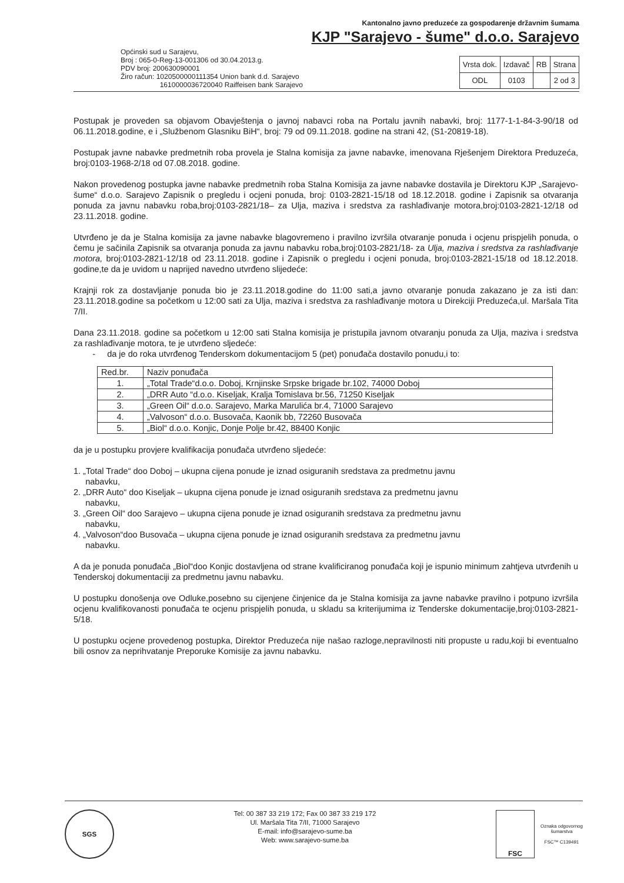Kantonalno javno preduzeće za gospodarenje državnim šumama
KJP "Sarajevo - šume" d.o.o. Sarajevo
Općinski sud u Sarajevu,
Broj : 065-0-Reg-13-001306 od 30.04.2013.g.
PDV broj: 200630090001
Žiro račun: 1020500000111354 Union bank d.d. Sarajevo
1610000036720040 Raiffeisen bank Sarajevo
| Vrsta dok. | Izdavač | RB | Strana |
| ODL | 0103 | | 2 od 3 |
Postupak je proveden sa objavom Obavještenja o javnoj nabavci roba na Portalu javnih nabavki, broj: 1177-1-1-84-3-90/18 od 06.11.2018.godine, e i „Službenom Glasniku BiH“, broj: 79 od 09.11.2018. godine na strani 42, (S1-20819-18).
Postupak javne nabavke predmetnih roba provela je Stalna komisija za javne nabavke, imenovana Rješenjem Direktora Preduzeća, broj:0103-1968-2/18 od 07.08.2018. godine.
Nakon provedenog postupka javne nabavke predmetnih roba Stalna Komisija za javne nabavke dostavila je Direktoru KJP „Sarajevo-šume“ d.o.o. Sarajevo Zapisnik o pregledu i ocjeni ponuda, broj: 0103-2821-15/18 od 18.12.2018. godine i Zapisnik sa otvaranja ponuda za javnu nabavku roba,broj:0103-2821/18– za Ulja, maziva i sredstva za rashlađivanje motora,broj:0103-2821-12/18 od 23.11.2018. godine.
Utvrđeno je da je Stalna komisija za javne nabavke blagovremeno i pravilno izvršila otvaranje ponuda i ocjenu prispjelih ponuda, o čemu je sačinila Zapisnik sa otvaranja ponuda za javnu nabavku roba,broj:0103-2821/18- za Ulja, maziva i sredstva za rashlađivanje motora, broj:0103-2821-12/18 od 23.11.2018. godine i Zapisnik o pregledu i ocjeni ponuda, broj:0103-2821-15/18 od 18.12.2018. godine,te da je uvidom u naprijed navedno utvrđeno slijedeće:
Krajnji rok za dostavljanje ponuda bio je 23.11.2018.godine do 11:00 sati,a javno otvaranje ponuda zakazano je za isti dan: 23.11.2018.godine sa početkom u 12:00 sati za Ulja, maziva i sredstva za rashlađivanje motora u Direkciji Preduzeća,ul. Maršala Tita 7/II.
Dana 23.11.2018. godine sa početkom u 12:00 sati Stalna komisija je pristupila javnom otvaranju ponuda za Ulja, maziva i sredstva za rashlađivanje motora, te je utvrđeno sljedeće:
- da je do roka utvrđenog Tenderskom dokumentacijom 5 (pet) ponuđača dostavilo ponudu,i to:
| Red.br. | Naziv ponuđača |
| --- | --- |
| 1. | „Total Trade“d.o.o. Doboj, Krnjinske Srpske brigade br.102, 74000 Doboj |
| 2. | „DRR Auto “d.o.o. Kiseljak, Kralja Tomislava br.56, 71250 Kiseljak |
| 3. | „Green Oil“ d.o.o. Sarajevo, Marka Marulića br.4, 71000 Sarajevo |
| 4. | „Valvoson“ d.o.o. Busovača, Kaonik bb, 72260 Busovača |
| 5. | „Biol“ d.o.o. Konjic, Donje Polje br.42, 88400 Konjic |
da je u postupku provjere kvalifikacija ponuđača utvrđeno sljedeće:
1. „Total Trade“ doo Doboj – ukupna cijena ponude je iznad osiguranih sredstava za predmetnu javnu
nabavku,
2. „DRR Auto“ doo Kiseljak – ukupna cijena ponude je iznad osiguranih sredstava za predmetnu javnu
nabavku,
3. „Green Oil“ doo Sarajevo – ukupna cijena ponude je iznad osiguranih sredstava za predmetnu javnu
nabavku,
4. „Valvoson“doo Busovača – ukupna cijena ponude je iznad osiguranih sredstava za predmetnu javnu
nabavku.
A da je ponuda ponuđača „Biol“doo Konjic dostavljena od strane kvalificiranog ponuđača koji je ispunio minimum zahtjeva utvrđenih u Tenderskoj dokumentaciji za predmetnu javnu nabavku.
U postupku donošenja ove Odluke,posebno su cijenjene činjenice da je Stalna komisija za javne nabavke pravilno i potpuno izvršila ocjenu kvalifikovanosti ponuđača te ocjenu prispjelih ponuda, u skladu sa kriterijumima iz Tenderske dokumentacije,broj:0103-2821-5/18.
U postupku ocjene provedenog postupka, Direktor Preduzeća nije našao razloge,nepravilnosti niti propuste u radu,koji bi eventualno bili osnov za neprihvatanje Preporuke Komisije za javnu nabavku.
SGS
Tel: 00 387 33 219 172; Fax 00 387 33 219 172
Ul. Maršala Tita 7/II, 71000 Sarajevo
E-mail: info@sarajevo-sume.ba
Web: www.sarajevo-sume.ba
FSC
Oznaka odgovornog
šumarstva
FSC™ C139491